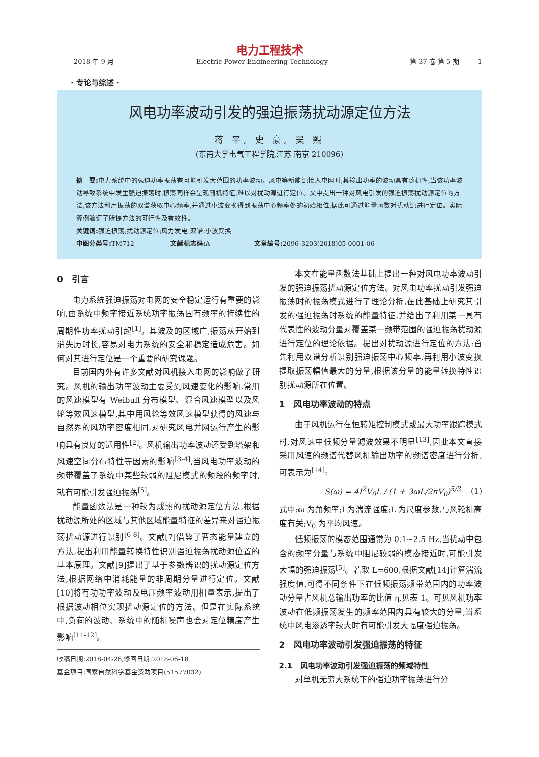电力工程技术
2018 年 9 月 Electric Power Engineering Technology 第 37 卷 第 5 期 1
· 专论与综述 ·
风电功率波动引发的强迫振荡扰动源定位方法
蒋 平, 史 豪, 吴 熙
(东南大学电气工程学院,江苏 南京 210096)
摘　要: 电力系统中的强迫功率振荡有可能引发大范围的功率波动。风电等新能源接入电网时,其输出功率的波动具有随机性,当该功率波动导致系统中发生强迫振荡时,振荡同样会呈现随机特征,难以对扰动源进行定位。文中提出一种对风电引发的强迫振荡扰动源定位的方法,该方法利用振荡的双谱获取中心频率,并通过小波变换得到振荡中心频率处的初始相位,据此可通过能量函数对扰动源进行定位。实际算例验证了所提方法的可行性及有效性。
关键词: 强迫振荡;扰动源定位;风力发电;双谱;小波变换
中图分类号: TM712 文献标志码: A 文章编号: 2096-3203(2018)05-0001-06
0　引言
电力系统强迫振荡对电网的安全稳定运行有重要的影响,由系统中频率接近系统功率振荡固有频率的持续性的周期性功率扰动引起<sup>[1]</sup>。其波及的区域广,振荡从开始到消失历时长,容易对电力系统的安全和稳定造成危害。如何对其进行定位是一个重要的研究课题。
目前国内外有许多文献对风机接入电网的影响做了研究。风机的输出功率波动主要受到风速变化的影响,常用的风速模型有 Weibull 分布模型、混合风速模型以及风轮等效风速模型,其中用风轮等效风速模型获得的风速与自然界的风功率密度相同,对研究风电并网运行产生的影响具有良好的适用性<sup>[2]</sup>。风机输出功率波动还受到塔架和风速空间分布特性等因素的影响<sup>[3-4]</sup>,当风电功率波动的频带覆盖了系统中某些较弱的阻尼模式的频段的频率时,就有可能引发强迫振荡<sup>[5]</sup>。
能量函数法是一种较为成熟的扰动源定位方法,根据扰动源所处的区域与其他区域能量特征的差异来对强迫振荡扰动源进行识别<sup>[6-8]</sup>。文献[7]借鉴了暂态能量建立的方法,提出利用能量转换特性识别强迫振荡扰动源位置的基本原理。文献[9]提出了基于参数辨识的扰动源定位方法,根据网络中消耗能量的非周期分量进行定位。文献[10]将有功功率波动及电压频率波动用相量表示,提出了根据波动相位实现扰动源定位的方法。但是在实际系统中,负荷的波动、系统中的随机噪声也会对定位精度产生影响<sup>[11-12]</sup>。
收稿日期:2018-04-26;修回日期:2018-06-18
基金项目:国家自然科学基金资助项目(51577032)
本文在能量函数法基础上提出一种对风电功率波动引发的强迫振荡扰动源定位方法。对风电功率扰动引发强迫振荡时的振荡模式进行了理论分析,在此基础上研究其引发的强迫振荡时系统的能量特征,并给出了利用某一具有代表性的波动分量对覆盖某一频带范围的强迫振荡扰动源进行定位的理论依据。提出对扰动源进行定位的方法:首先利用双谱分析识别强迫振荡中心频率,再利用小波变换提取振荡幅值最大的分量,根据该分量的能量转换特性识别扰动源所在位置。
1　风电功率波动的特点
由于风机运行在恒转矩控制模式或最大功率跟踪模式时,对风速中低频分量滤波效果不明显<sup>[13]</sup>,因此本文直接采用风速的频谱代替风机输出功率的频谱密度进行分析,可表示为<sup>[14]</sup>:
S(ω) = 4I<sup>2</sup>V<sub>0</sub>L / (1 + 3ωL/2πV<sub>0</sub>)<sup>5/3</sup> (1)
式中:ω 为角频率;I 为湍流强度;L 为尺度参数,与风轮机高度有关;V<sub>0</sub> 为平均风速。
低频振荡的模态范围通常为 0.1~2.5 Hz,当扰动中包含的频率分量与系统中阻尼较弱的模态接近时,可能引发大幅的强迫振荡<sup>[5]</sup>。若取 L=600,根据文献[14]计算湍流强度值,可得不同条件下在低频振荡频带范围内的功率波动分量占风机总输出功率的比值 η,见表 1。可见风机功率波动在低频振荡发生的频率范围内具有较大的分量,当系统中风电渗透率较大时有可能引发大幅度强迫振荡。
2　风电功率波动引发强迫振荡的特征
2.1　风电功率波动引发强迫振荡的频域特性
对单机无穷大系统下的强迫功率振荡进行分